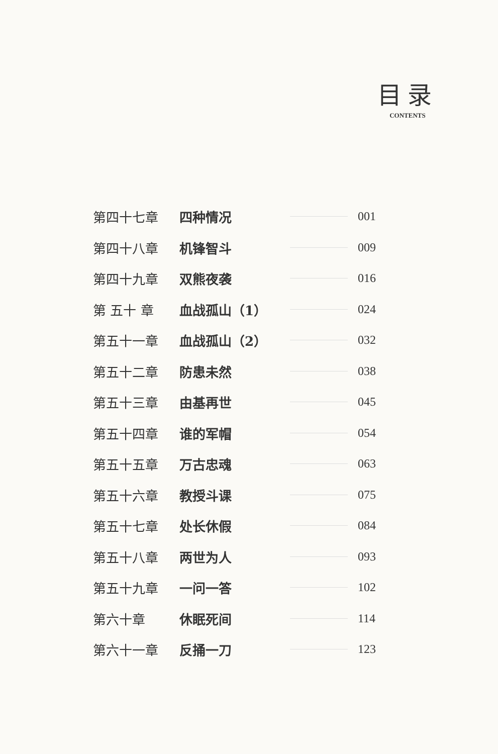目录
CONTENTS
第四十七章 四种情况 001
第四十八章 机锋智斗 009
第四十九章 双熊夜袭 016
第 五十 章 血战孤山（1） 024
第五十一章 血战孤山（2） 032
第五十二章 防患未然 038
第五十三章 由基再世 045
第五十四章 谁的军帽 054
第五十五章 万古忠魂 063
第五十六章 教授斗课 075
第五十七章 处长休假 084
第五十八章 两世为人 093
第五十九章 一问一答 102
第六十章 休眠死间 114
第六十一章 反捅一刀 123